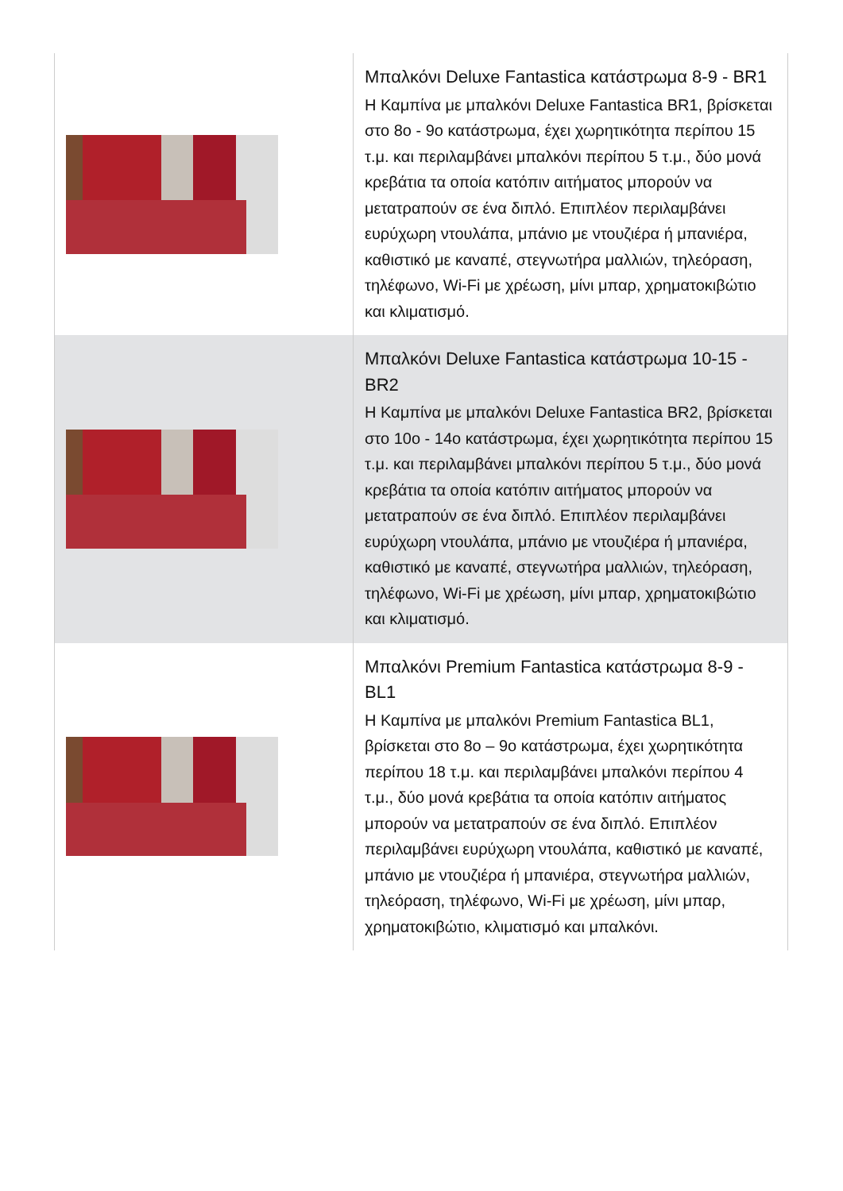| | Μπαλκόνι Deluxe Fantastica κατάστρωμα 8-9 - BR1 Η Καμπίνα με μπαλκόνι Deluxe Fantastica BR1, βρίσκεται στο 8ο - 9ο κατάστρωμα, έχει χωρητικότητα περίπου 15 τ.μ. και περιλαμβάνει μπαλκόνι περίπου 5 τ.μ., δύο μονά κρεβάτια τα οποία κατόπιν αιτήματος μπορούν να μετατραπούν σε ένα διπλό. Επιπλέον περιλαμβάνει ευρύχωρη ντουλάπα, μπάνιο με ντουζιέρα ή μπανιέρα, καθιστικό με καναπέ, στεγνωτήρα μαλλιών, τηλεόραση, τηλέφωνο, Wi-Fi με χρέωση, μίνι μπαρ, χρηματοκιβώτιο και κλιματισμό. |
| | Μπαλκόνι Deluxe Fantastica κατάστρωμα 10-15 - BR2 Η Καμπίνα με μπαλκόνι Deluxe Fantastica BR2, βρίσκεται στο 10ο - 14ο κατάστρωμα, έχει χωρητικότητα περίπου 15 τ.μ. και περιλαμβάνει μπαλκόνι περίπου 5 τ.μ., δύο μονά κρεβάτια τα οποία κατόπιν αιτήματος μπορούν να μετατραπούν σε ένα διπλό. Επιπλέον περιλαμβάνει ευρύχωρη ντουλάπα, μπάνιο με ντουζιέρα ή μπανιέρα, καθιστικό με καναπέ, στεγνωτήρα μαλλιών, τηλεόραση, τηλέφωνο, Wi-Fi με χρέωση, μίνι μπαρ, χρηματοκιβώτιο και κλιματισμό. |
| | Μπαλκόνι Premium Fantastica κατάστρωμα 8-9 - BL1 Η Καμπίνα με μπαλκόνι Premium Fantastica BL1, βρίσκεται στο 8ο – 9ο κατάστρωμα, έχει χωρητικότητα περίπου 18 τ.μ. και περιλαμβάνει μπαλκόνι περίπου 4 τ.μ., δύο μονά κρεβάτια τα οποία κατόπιν αιτήματος μπορούν να μετατραπούν σε ένα διπλό. Επιπλέον περιλαμβάνει ευρύχωρη ντουλάπα, καθιστικό με καναπέ, μπάνιο με ντουζιέρα ή μπανιέρα, στεγνωτήρα μαλλιών, τηλεόραση, τηλέφωνο, Wi-Fi με χρέωση, μίνι μπαρ, χρηματοκιβώτιο, κλιματισμό και μπαλκόνι. |